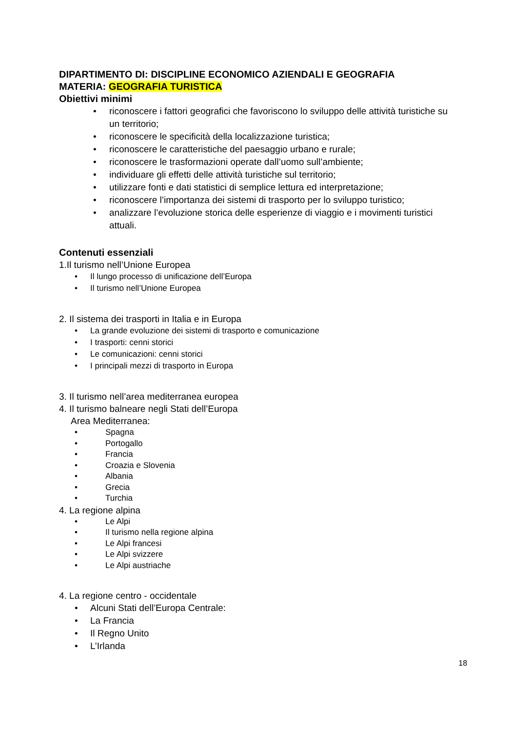DIPARTIMENTO DI: DISCIPLINE ECONOMICO AZIENDALI E GEOGRAFIA
MATERIA: GEOGRAFIA TURISTICA
Obiettivi minimi
• riconoscere i fattori geografici che favoriscono lo sviluppo delle attività turistiche su un territorio;
• riconoscere le specificità della localizzazione turistica;
• riconoscere le caratteristiche del paesaggio urbano e rurale;
• riconoscere le trasformazioni operate dall’uomo sull’ambiente;
• individuare gli effetti delle attività turistiche sul territorio;
• utilizzare fonti e dati statistici di semplice lettura ed interpretazione;
• riconoscere l’importanza dei sistemi di trasporto per lo sviluppo turistico;
• analizzare l’evoluzione storica delle esperienze di viaggio e i movimenti turistici attuali.
Contenuti essenziali
1.Il turismo nell’Unione Europea
• Il lungo processo di unificazione dell’Europa
• Il turismo nell’Unione Europea
2. Il sistema dei trasporti in Italia e in Europa
• La grande evoluzione dei sistemi di trasporto e comunicazione
• I trasporti: cenni storici
• Le comunicazioni: cenni storici
• I principali mezzi di trasporto in Europa
3. Il turismo nell’area mediterranea europea
4. Il turismo balneare negli Stati dell’Europa
Area Mediterranea:
• Spagna
• Portogallo
• Francia
• Croazia e Slovenia
• Albania
• Grecia
• Turchia
4. La regione alpina
• Le Alpi
• Il turismo nella regione alpina
• Le Alpi francesi
• Le Alpi svizzere
• Le Alpi austriache
4. La regione centro - occidentale
• Alcuni Stati dell’Europa Centrale:
• La Francia
• Il Regno Unito
• L’Irlanda
18